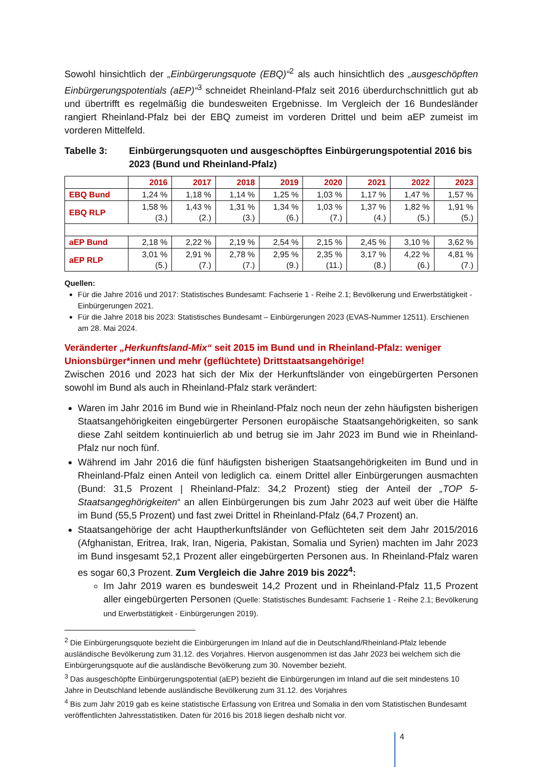Sowohl hinsichtlich der „Einbürgerungsquote (EBQ)“<sup>2</sup> als auch hinsichtlich des „ausgeschöpften Einbürgerungspotentials (aEP)“<sup>3</sup> schneidet Rheinland-Pfalz seit 2016 überdurchschnittlich gut ab und übertrifft es regelmäßig die bundesweiten Ergebnisse. Im Vergleich der 16 Bundesländer rangiert Rheinland-Pfalz bei der EBQ zumeist im vorderen Drittel und beim aEP zumeist im vorderen Mittelfeld.
Tabelle 3: Einbürgerungsquoten und ausgeschöpftes Einbürgerungspotential 2016 bis 2023 (Bund und Rheinland-Pfalz)
| | 2016 | 2017 | 2018 | 2019 | 2020 | 2021 | 2022 | 2023 |
| --- | --- | --- | --- | --- | --- | --- | --- | --- |
| EBQ Bund | 1,24 % | 1,18 % | 1,14 % | 1,25 % | 1,03 % | 1,17 % | 1,47 % | 1,57 % |
| EBQ RLP | 1,58 % (3.) | 1,43 % (2.) | 1,31 % (3.) | 1,34 % (6.) | 1,03 % (7.) | 1,37 % (4.) | 1,82 % (5.) | 1,91 % (5.) |
| aEP Bund | 2,18 % | 2,22 % | 2,19 % | 2,54 % | 2,15 % | 2,45 % | 3,10 % | 3,62 % |
| aEP RLP | 3,01 % (5.) | 2,91 % (7.) | 2,78 % (7.) | 2,95 % (9.) | 2,35 % (11.) | 3,17 % (8.) | 4,22 % (6.) | 4,81 % (7.) |
Quellen:
Für die Jahre 2016 und 2017: Statistisches Bundesamt: Fachserie 1 - Reihe 2.1; Bevölkerung und Erwerbstätigkeit - Einbürgerungen 2021.
Für die Jahre 2018 bis 2023: Statistisches Bundesamt – Einbürgerungen 2023 (EVAS-Nummer 12511). Erschienen am 28. Mai 2024.
Veränderter „Herkunftsland-Mix“ seit 2015 im Bund und in Rheinland-Pfalz: weniger Unionsbürger*innen und mehr (geflüchtete) Drittstaatsangehörige!
Zwischen 2016 und 2023 hat sich der Mix der Herkunftsländer von eingebürgerten Personen sowohl im Bund als auch in Rheinland-Pfalz stark verändert:
Waren im Jahr 2016 im Bund wie in Rheinland-Pfalz noch neun der zehn häufigsten bisherigen Staatsangehörigkeiten eingebürgerter Personen europäische Staatsangehörigkeiten, so sank diese Zahl seitdem kontinuierlich ab und betrug sie im Jahr 2023 im Bund wie in Rheinland-Pfalz nur noch fünf.
Während im Jahr 2016 die fünf häufigsten bisherigen Staatsangehörigkeiten im Bund und in Rheinland-Pfalz einen Anteil von lediglich ca. einem Drittel aller Einbürgerungen ausmachten (Bund: 31,5 Prozent | Rheinland-Pfalz: 34,2 Prozent) stieg der Anteil der „TOP 5-Staatsangeghörigkeiten“ an allen Einbürgerungen bis zum Jahr 2023 auf weit über die Hälfte im Bund (55,5 Prozent) und fast zwei Drittel in Rheinland-Pfalz (64,7 Prozent) an.
Staatsangehörige der acht Hauptherkunftsländer von Geflüchteten seit dem Jahr 2015/2016 (Afghanistan, Eritrea, Irak, Iran, Nigeria, Pakistan, Somalia und Syrien) machten im Jahr 2023 im Bund insgesamt 52,1 Prozent aller eingebürgerten Personen aus. In Rheinland-Pfalz waren es sogar 60,3 Prozent. Zum Vergleich die Jahre 2019 bis 2022<sup>4</sup>:
Im Jahr 2019 waren es bundesweit 14,2 Prozent und in Rheinland-Pfalz 11,5 Prozent aller eingebürgerten Personen (Quelle: Statistisches Bundesamt: Fachserie 1 - Reihe 2.1; Bevölkerung und Erwerbstätigkeit - Einbürgerungen 2019).
<sup>2</sup> Die Einbürgerungsquote bezieht die Einbürgerungen im Inland auf die in Deutschland/Rheinland-Pfalz lebende ausländische Bevölkerung zum 31.12. des Vorjahres. Hiervon ausgenommen ist das Jahr 2023 bei welchem sich die Einbürgerungsquote auf die ausländische Bevölkerung zum 30. November bezieht.
<sup>3</sup> Das ausgeschöpfte Einbürgerungspotential (aEP) bezieht die Einbürgerungen im Inland auf die seit mindestens 10 Jahre in Deutschland lebende ausländische Bevölkerung zum 31.12. des Vorjahres
<sup>4</sup> Bis zum Jahr 2019 gab es keine statistische Erfassung von Eritrea und Somalia in den vom Statistischen Bundesamt veröffentlichten Jahresstatistiken. Daten für 2016 bis 2018 liegen deshalb nicht vor.
4